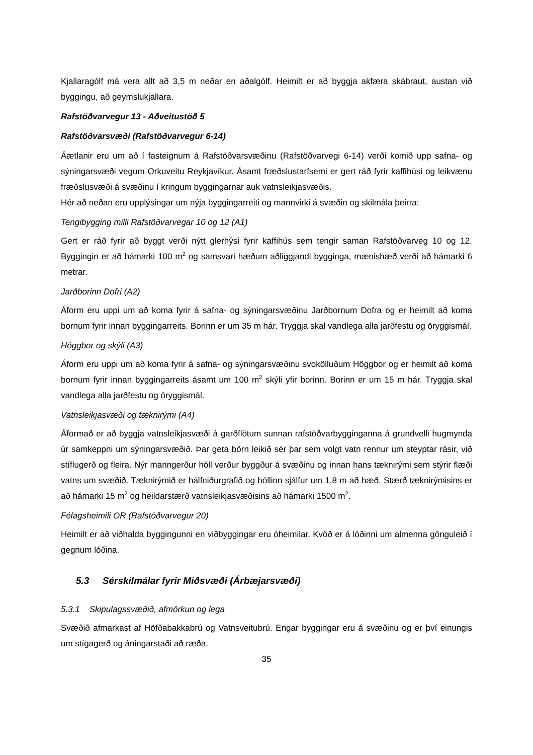Kjallaragólf má vera allt að 3,5 m neðar en aðalgólf. Heimilt er að byggja akfæra skábraut, austan við byggingu, að geymslukjallara.
Rafstöðvarvegur 13 - Aðveitustöð 5
Rafstöðvarsvæði (Rafstöðvarvegur 6-14)
Áætlanir eru um að í fasteignum á Rafstöðvarsvæðinu (Rafstöðvarvegi 6-14) verði komið upp safna- og sýningarsvæði vegum Orkuveitu Reykjavíkur. Ásamt fræðslustarfsemi er gert ráð fyrir kaffihúsi og leikvænu fræðslusvæði á svæðinu í kringum byggingarnar auk vatnsleikjasvæðis.
Hér að neðan eru upplýsingar um nýja byggingarreiti og mannvirki á svæðin og skilmála þeirra:
Tengibygging milli Rafstöðvarvegar 10 og 12 (A1)
Gert er ráð fyrir að byggt verði nýtt glerhýsi fyrir kaffihús sem tengir saman Rafstöðvarveg 10 og 12. Byggingin er að hámarki 100 m<sup>2</sup> og samsvari hæðum aðliggjandi bygginga, mænishæð verði að hámarki 6 metrar.
Jarðborinn Dofri (A2)
Áform eru uppi um að koma fyrir á safna- og sýningarsvæðinu Jarðbornum Dofra og er heimilt að koma bornum fyrir innan byggingarreits. Borinn er um 35 m hár. Tryggja skal vandlega alla jarðfestu og öryggismál.
Höggbor og skýli (A3)
Áform eru uppi um að koma fyrir á safna- og sýningarsvæðinu svokölluðum Höggbor og er heimilt að koma bornum fyrir innan byggingarreits ásamt um 100 m<sup>2</sup> skýli yfir borinn. Borinn er um 15 m hár. Tryggja skal vandlega alla jarðfestu og öryggismál.
Vatnsleikjasvæði og tæknirými (A4)
Áformað er að byggja vatnsleikjasvæði á garðflötum sunnan rafstöðvarbygginganna á grundvelli hugmynda úr samkeppni um sýningarsvæðið. Þar geta börn leikið sér þar sem volgt vatn rennur um steyptar rásir, við stíflugerð og fleira. Nýr manngerður hóll verður byggður á svæðinu og innan hans tæknirými sem stýrir flæði vatns um svæðið. Tæknirýmið er hálfniðurgrafið og hóllinn sjálfur um 1,8 m að hæð. Stærð tæknirýmisins er að hámarki 15 m<sup>2</sup> og heildarstærð vatnsleikjasvæðisins að hámarki 1500 m<sup>2</sup>.
Félagsheimili OR (Rafstöðvarvegur 20)
Heimilt er að viðhalda byggingunni en viðbyggingar eru óheimilar. Kvöð er á lóðinni um almenna gönguleið í gegnum lóðina.
5.3 Sérskilmálar fyrir Miðsvæði (Árbæjarsvæði)
5.3.1 Skipulagssvæðið, afmörkun og lega
Svæðið afmarkast af Höfðabakkabrú og Vatnsveitubrú. Engar byggingar eru á svæðinu og er því einungis um stígagerð og áningarstaði að ræða.
35